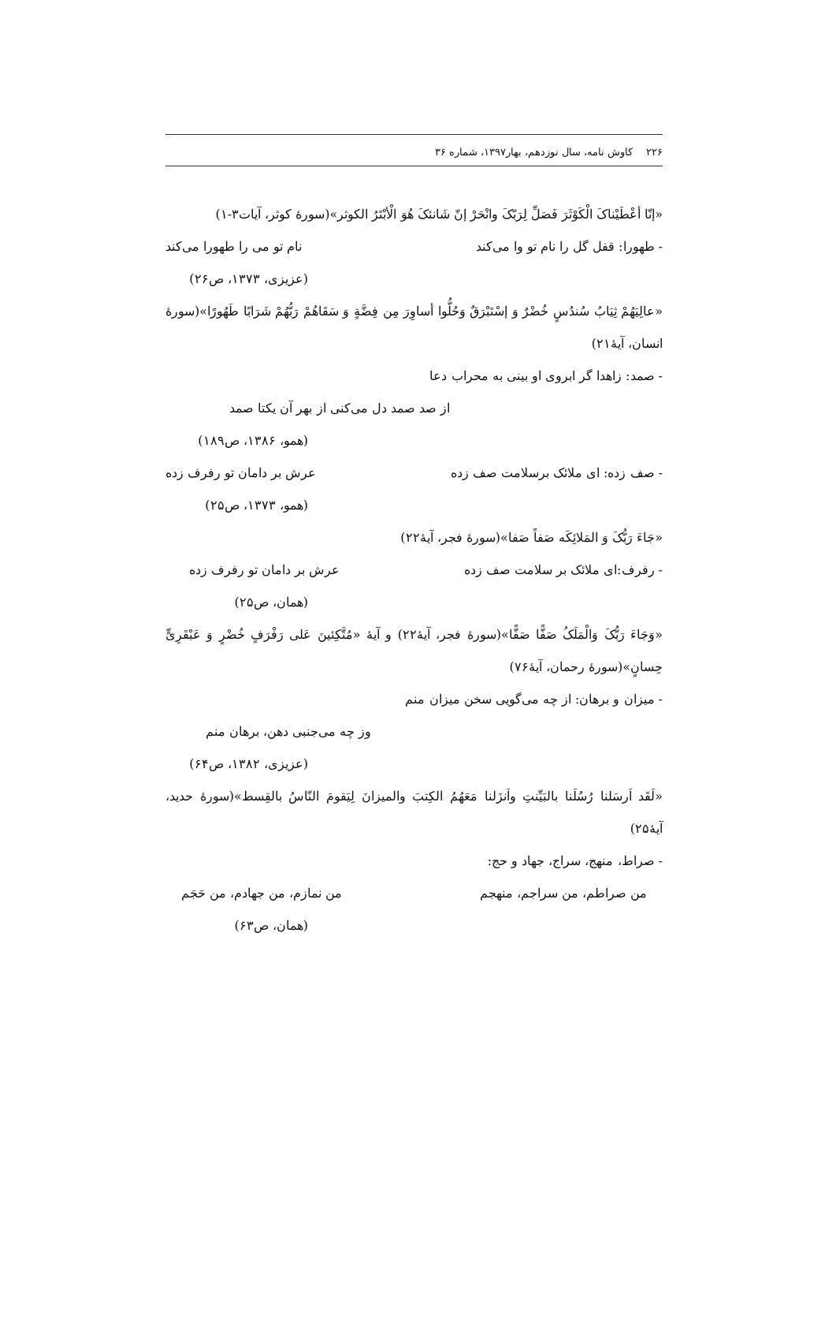۲۲۶ کاوش نامه، سال نوزدهم، بهار۱۳۹۷، شماره ۳۶
«إنّا أعْطَیْناکَ الْکَوْثَرَ فَصَلِّ لِرَبّکَ وانْحَرْ إنّ شَانئکَ هُوَ الْأبْتَرُ الکوثر»(سورهٔ کوثر، آیات۳-۱)
- طهورا: قفل گل را نام تو وا می‌کند نام تو می را طهورا می‌کند
(عزیزی، ۱۳۷۳، ص۲۶)
«عالِیَهُمْ ثِیَابُ سُندُسٍ خُضْرٌ وَ إسْتَبْرَقٌ وَحُلُّوا أساوِرَ مِن فِضَّةٍ وَ سَقَاهُمْ رَبُّهُمْ شَرَابًا طَهُورًا»(سورهٔ انسان، آیهٔ۲۱)
- صمد: زاهدا گر ابروی او بینی به محراب دعا
از صد صمد دل می‌کنی از بهر آن یکتا صمد
(همو، ۱۳۸۶، ص۱۸۹)
- صف زده: ای ملائک برسلامت صف زده عرش بر دامان تو رفرف زده
(همو، ۱۳۷۳، ص۲۵)
«جَاءَ رَبُّکَ وَ المَلائِکَه صَفاً صَفا»(سورهٔ فجر، آیهٔ۲۲)
- رفرف:ای ملائک بر سلامت صف زده عرش بر دامان تو رفرف زده
(همان، ص۲۵)
«وَجَاءَ رَبُّکَ وَالْمَلَکُ صَفًّا صَفًّا»(سورهٔ فجر، آیهٔ۲۲) و آیهٔ «مُتَّکِئینَ عَلی رَفْرَفٍ خُضْرٍ وَ عَبْقَرِیٍّ حِسانٍ»(سورهٔ رحمان، آیهٔ۷۶)
- میزان و برهان: از چه می‌گویی سخن میزان منم
وز چه می‌جنبی دهن، برهان منم
(عزیزی، ۱۳۸۲، ص۶۴)
«لَقَد اَرسَلنا رُسُلَنا بالبَیِّنتِ واَنزَلنا مَعَهُمُ الکِتبَ والمیزانَ لِیَقومَ النّاسُ بالقِسط»(سورهٔ حدید، آیهٔ۲۵)
- صراط، منهج، سراج، جهاد و حج:
من صراطم، من سراجم، منهجم من نمازم، من جهادم، من حَجَم
(همان، ص۶۳)